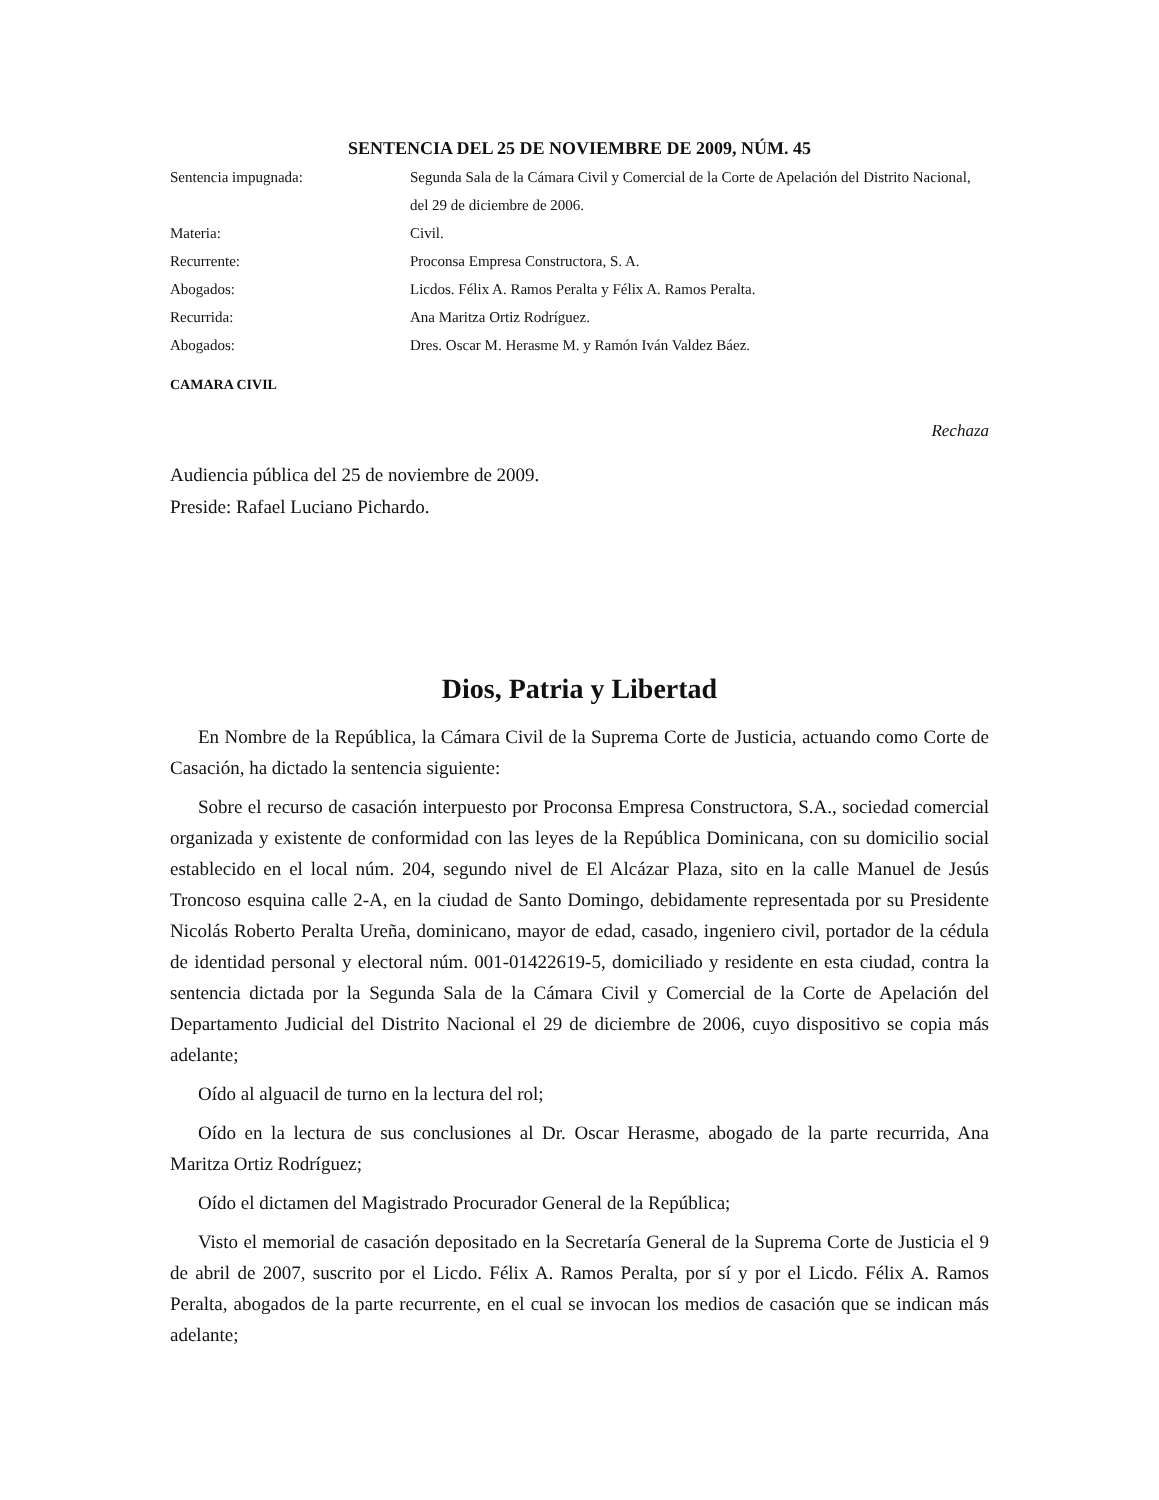SENTENCIA DEL 25 DE NOVIEMBRE DE 2009, NÚM. 45
Sentencia impugnada: Segunda Sala de la Cámara Civil y Comercial de la Corte de Apelación del Distrito Nacional, del 29 de diciembre de 2006.
Materia: Civil.
Recurrente: Proconsa Empresa Constructora, S. A.
Abogados: Licdos. Félix A. Ramos Peralta y Félix A. Ramos Peralta.
Recurrida: Ana Maritza Ortiz Rodríguez.
Abogados: Dres. Oscar M. Herasme M. y Ramón Iván Valdez Báez.
CAMARA CIVIL
Rechaza
Audiencia pública del 25 de noviembre de 2009.
Preside: Rafael Luciano Pichardo.
Dios, Patria y Libertad
En Nombre de la República, la Cámara Civil de la Suprema Corte de Justicia, actuando como Corte de Casación, ha dictado la sentencia siguiente:
Sobre el recurso de casación interpuesto por Proconsa Empresa Constructora, S.A., sociedad comercial organizada y existente de conformidad con las leyes de la República Dominicana, con su domicilio social establecido en el local núm. 204, segundo nivel de El Alcázar Plaza, sito en la calle Manuel de Jesús Troncoso esquina calle 2-A, en la ciudad de Santo Domingo, debidamente representada por su Presidente Nicolás Roberto Peralta Ureña, dominicano, mayor de edad, casado, ingeniero civil, portador de la cédula de identidad personal y electoral núm. 001-01422619-5, domiciliado y residente en esta ciudad, contra la sentencia dictada por la Segunda Sala de la Cámara Civil y Comercial de la Corte de Apelación del Departamento Judicial del Distrito Nacional el 29 de diciembre de 2006, cuyo dispositivo se copia más adelante;
Oído al alguacil de turno en la lectura del rol;
Oído en la lectura de sus conclusiones al Dr. Oscar Herasme, abogado de la parte recurrida, Ana Maritza Ortiz Rodríguez;
Oído el dictamen del Magistrado Procurador General de la República;
Visto el memorial de casación depositado en la Secretaría General de la Suprema Corte de Justicia el 9 de abril de 2007, suscrito por el Licdo. Félix A. Ramos Peralta, por sí y por el Licdo. Félix A. Ramos Peralta, abogados de la parte recurrente, en el cual se invocan los medios de casación que se indican más adelante;